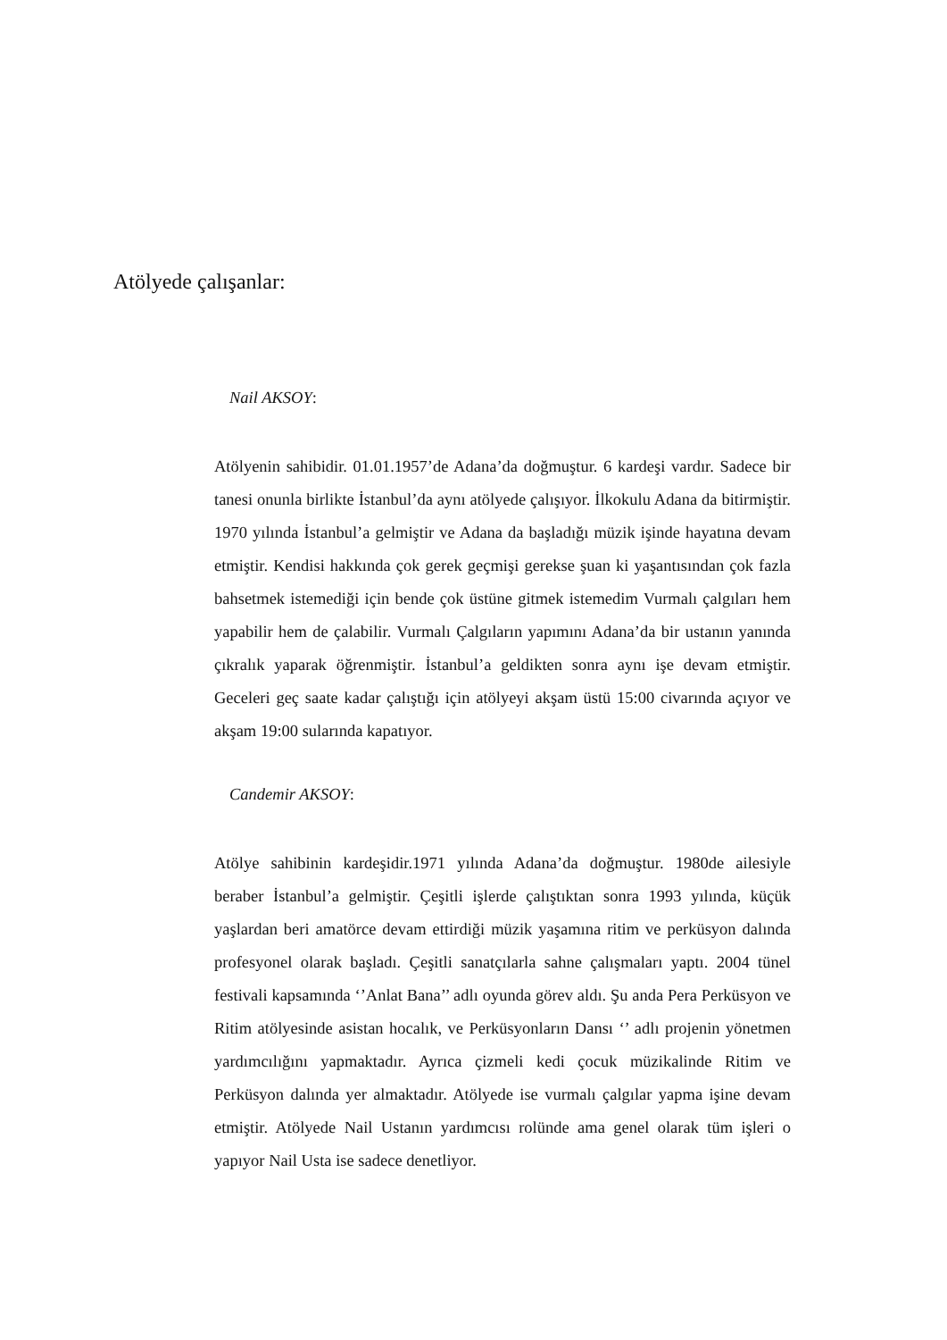Atölyede çalışanlar:
Nail AKSOY:
Atölyenin sahibidir. 01.01.1957’de Adana’da doğmuştur. 6 kardeşi vardır. Sadece bir tanesi onunla birlikte İstanbul’da aynı atölyede çalışıyor. İlkokulu Adana da bitirmiştir. 1970 yılında İstanbul’a gelmiştir ve Adana da başladığı müzik işinde hayatına devam etmiştir. Kendisi hakkında çok gerek geçmişi gerekse şuan ki yaşantısından çok fazla bahsetmek istemediği için bende çok üstüne gitmek istemedim Vurmalı çalgıları hem yapabilir hem de çalabilir. Vurmalı Çalgıların yapımını Adana’da bir ustanın yanında çıkralık yaparak öğrenmiştir. İstanbul’a geldikten sonra aynı işe devam etmiştir. Geceleri geç saate kadar çalıştığı için atölyeyi akşam üstü 15:00 civarında açıyor ve akşam 19:00 sularında kapatıyor.
Candemir AKSOY:
Atölye sahibinin kardeşidir.1971 yılında Adana’da doğmuştur. 1980de ailesiyle beraber İstanbul’a gelmiştir. Çeşitli işlerde çalıştıktan sonra 1993 yılında, küçük yaşlardan beri amatörce devam ettirdiği müzik yaşamına ritim ve perküsyon dalında profesyonel olarak başladı. Çeşitli sanatçılarla sahne çalışmaları yaptı. 2004 tünel festivali kapsamında ‘’Anlat Bana’’ adlı oyunda görev aldı. Şu anda Pera Perküsyon ve Ritim atölyesinde asistan hocalık, ve Perküsyonların Dansı ‘’ adlı projenin yönetmen yardımcılığını yapmaktadır. Ayrıca çizmeli kedi çocuk müzikalinde Ritim ve Perküsyon dalında yer almaktadır. Atölyede ise vurmalı çalgılar yapma işine devam etmiştir. Atölyede Nail Ustanın yardımcısı rolünde ama genel olarak tüm işleri o yapıyor Nail Usta ise sadece denetliyor.